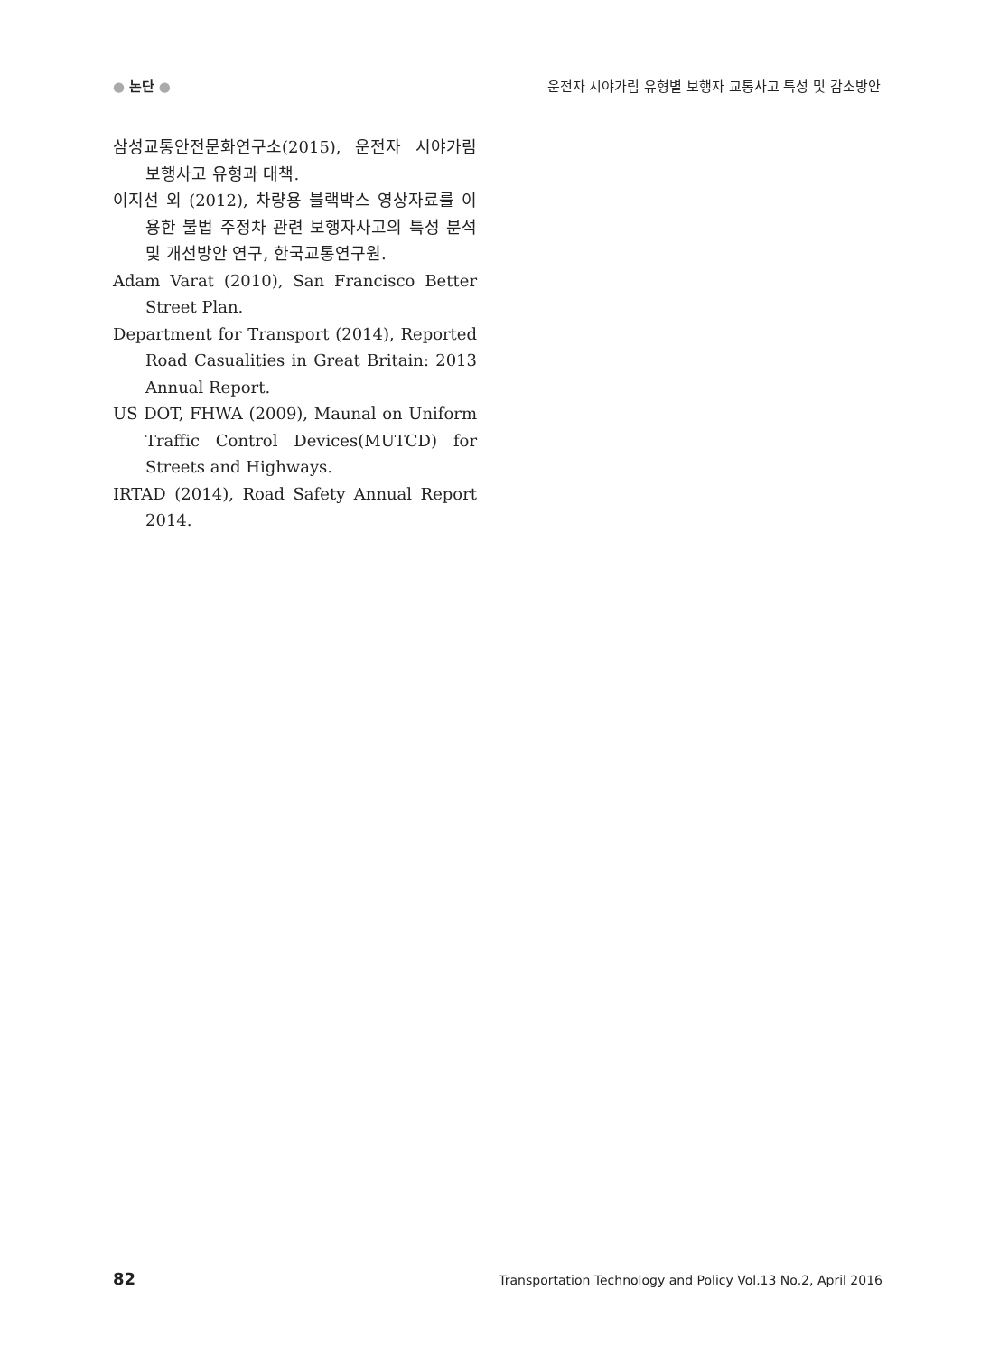● 논단 ● 운전자 시야가림 유형별 보행자 교통사고 특성 및 감소방안
삼성교통안전문화연구소(2015), 운전자 시야가림 보행사고 유형과 대책.
이지선 외 (2012), 차량용 블랙박스 영상자료를 이용한 불법 주정차 관련 보행자사고의 특성 분석 및 개선방안 연구, 한국교통연구원.
Adam Varat (2010), San Francisco Better Street Plan.
Department for Transport (2014), Reported Road Casualities in Great Britain: 2013 Annual Report.
US DOT, FHWA (2009), Maunal on Uniform Traffic Control Devices(MUTCD) for Streets and Highways.
IRTAD (2014), Road Safety Annual Report 2014.
82 Transportation Technology and Policy Vol.13 No.2, April 2016